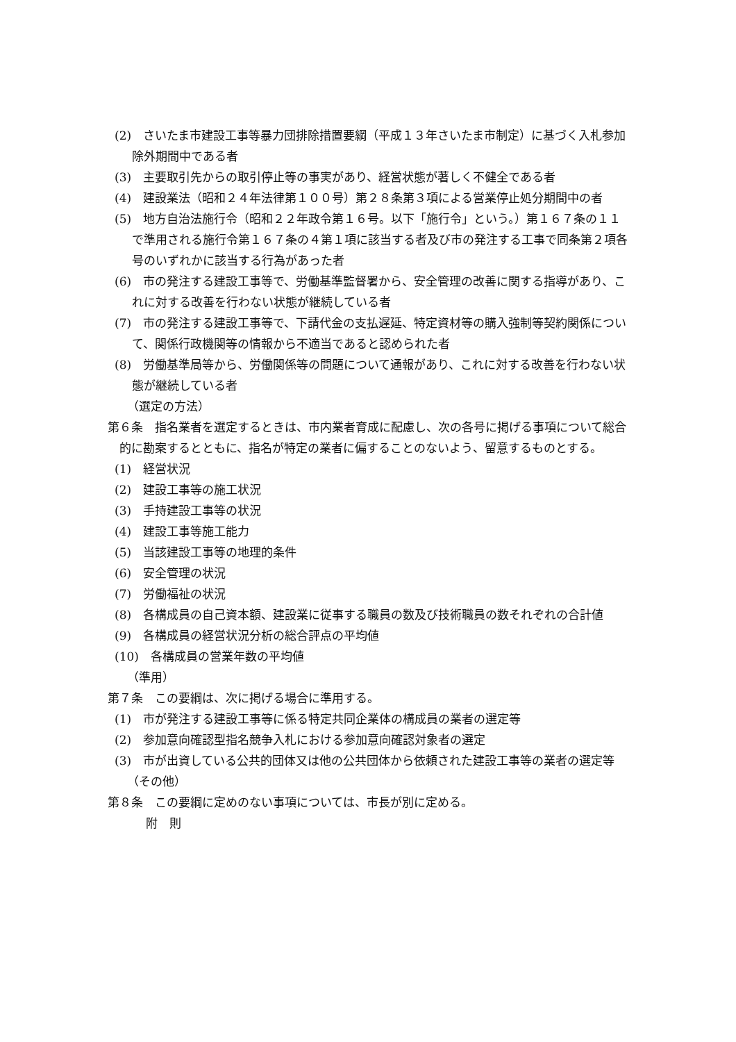(2)　さいたま市建設工事等暴力団排除措置要綱（平成１３年さいたま市制定）に基づく入札参加除外期間中である者
(3)　主要取引先からの取引停止等の事実があり、経営状態が著しく不健全である者
(4)　建設業法（昭和２４年法律第１００号）第２８条第３項による営業停止処分期間中の者
(5)　地方自治法施行令（昭和２２年政令第１６号。以下「施行令」という。）第１６７条の１１で準用される施行令第１６７条の４第１項に該当する者及び市の発注する工事で同条第２項各号のいずれかに該当する行為があった者
(6)　市の発注する建設工事等で、労働基準監督署から、安全管理の改善に関する指導があり、これに対する改善を行わない状態が継続している者
(7)　市の発注する建設工事等で、下請代金の支払遅延、特定資材等の購入強制等契約関係について、関係行政機関等の情報から不適当であると認められた者
(8)　労働基準局等から、労働関係等の問題について通報があり、これに対する改善を行わない状態が継続している者
（選定の方法）
第６条　指名業者を選定するときは、市内業者育成に配慮し、次の各号に掲げる事項について総合的に勘案するとともに、指名が特定の業者に偏することのないよう、留意するものとする。
(1)　経営状況
(2)　建設工事等の施工状況
(3)　手持建設工事等の状況
(4)　建設工事等施工能力
(5)　当該建設工事等の地理的条件
(6)　安全管理の状況
(7)　労働福祉の状況
(8)　各構成員の自己資本額、建設業に従事する職員の数及び技術職員の数それぞれの合計値
(9)　各構成員の経営状況分析の総合評点の平均値
(10)　各構成員の営業年数の平均値
（準用）
第７条　この要綱は、次に掲げる場合に準用する。
(1)　市が発注する建設工事等に係る特定共同企業体の構成員の業者の選定等
(2)　参加意向確認型指名競争入札における参加意向確認対象者の選定
(3)　市が出資している公共的団体又は他の公共団体から依頼された建設工事等の業者の選定等
（その他）
第８条　この要綱に定めのない事項については、市長が別に定める。
附　則